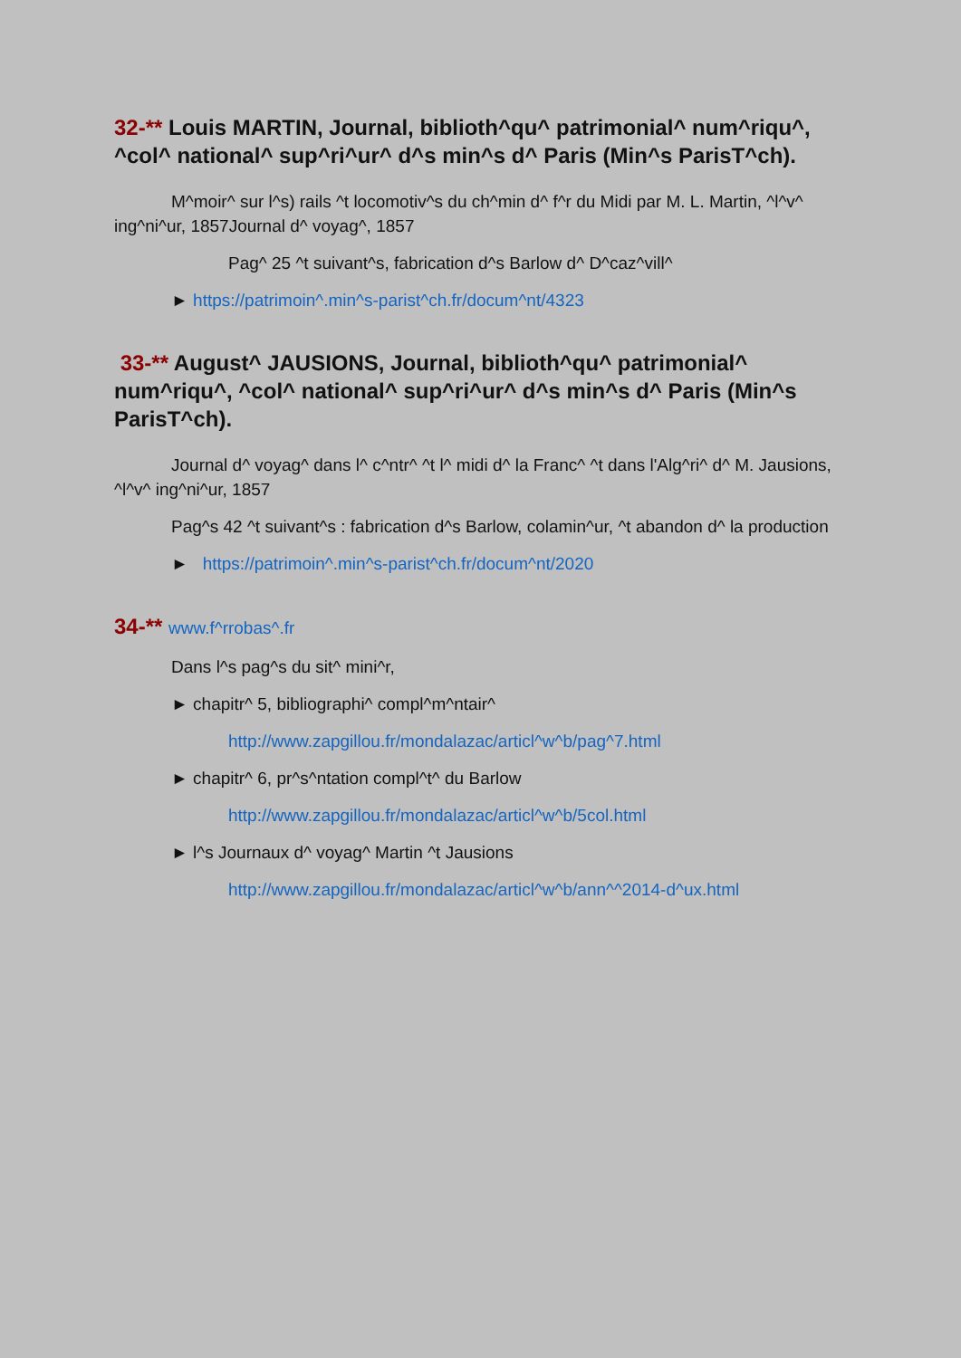32-** Louis MARTIN, Journal, biblioth^qu^ patrimonial^ num^riqu^, ^col^ national^ sup^ri^ur^ d^s min^s d^ Paris (Min^s ParisT^ch).
M^moir^ sur l^s) rails ^t locomotiv^s du ch^min d^ f^r du Midi par M. L. Martin, ^l^v^ ing^ni^ur, 1857Journal d^ voyag^, 1857
Pag^ 25 ^t suivant^s, fabrication d^s Barlow d^ D^caz^vill^
► https://patrimoin^.min^s-parist^ch.fr/docum^nt/4323
33-** August^ JAUSIONS, Journal, biblioth^qu^ patrimonial^ num^riqu^, ^col^ national^ sup^ri^ur^ d^s min^s d^ Paris (Min^s ParisT^ch).
Journal d^ voyag^ dans l^ c^ntr^ ^t l^ midi d^ la Franc^ ^t dans l'Alg^ri^ d^ M. Jausions, ^l^v^ ing^ni^ur, 1857
Pag^s 42 ^t suivant^s : fabrication d^s Barlow, colamin^ur, ^t abandon d^ la production
► https://patrimoin^.min^s-parist^ch.fr/docum^nt/2020
34-** www.f^rrobas^.fr
Dans l^s pag^s du sit^ mini^r,
► chapitr^ 5, bibliographi^ compl^m^ntair^
http://www.zapgillou.fr/mondalazac/articl^w^b/pag^7.html
► chapitr^ 6, pr^s^ntation compl^t^ du Barlow
http://www.zapgillou.fr/mondalazac/articl^w^b/5col.html
► l^s Journaux d^ voyag^ Martin ^t Jausions
http://www.zapgillou.fr/mondalazac/articl^w^b/ann^^2014-d^ux.html